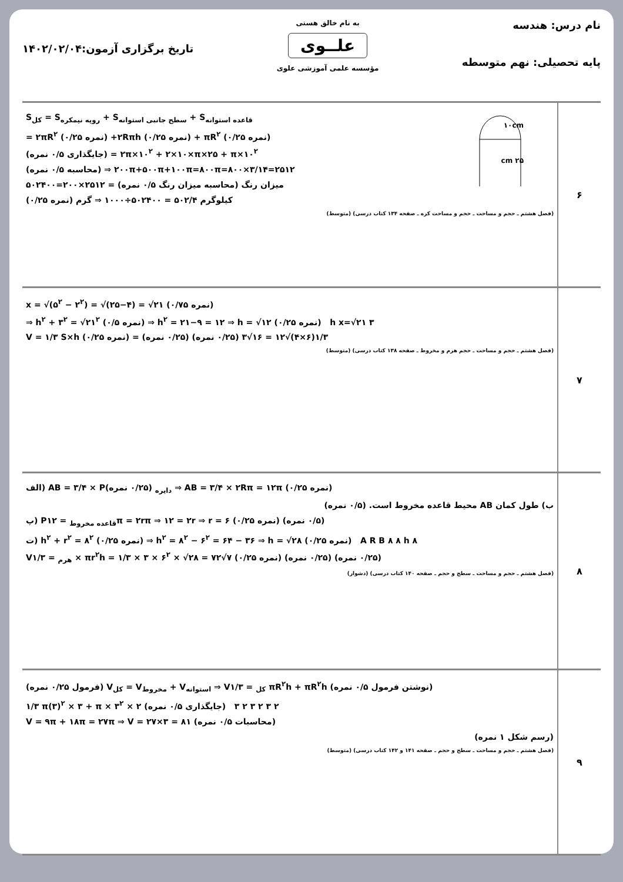نام درس: هندسه
پایه تحصیلی: نهم متوسطه
به نام خالق هستی
علــوی
مؤسسه علمی آموزشی علوی
تاریخ برگزاری آزمون:۱۴۰۲/۰۲/۰۴
| ۶ | ۱۰cm ۲۵ cm S<sub>کل</sub> = S<sub>رویه نیمکره</sub> + S<sub>سطح جانبی استوانه</sub> + S<sub>قاعده استوانه</sub> = ۲πR<sup>۲</sup> (۰/۲۵ نمره) +۲Rπh (۰/۲۵ نمره) + πR<sup>۲</sup> (۰/۲۵ نمره) (جایگذاری ۰/۵ نمره) = ۲π×۱۰<sup>۲</sup> + ۲×۱۰×π×۲۵ + π×۱۰<sup>۲</sup> (محاسبه ۰/۵ نمره) ⇒ ۲۰۰π+۵۰۰π+۱۰۰π=۸۰۰π=۸۰۰×۳/۱۴=۲۵۱۲ میزان رنگ (محاسبه میزان رنگ ۰/۵ نمره) = ۲۵۱۲×۲۰۰=۵۰۲۴۰۰ (۰/۲۵ نمره) کیلوگرم ۵۰۲/۴ = ۵۰۲۴۰۰÷۱۰۰۰ ⇒ گرم (فصل هشتم ـ حجم و مساحت ـ حجم و مساحت کره ـ صفحه ۱۳۴ کتاب درسی) (متوسط) |
| ۷ | x = √(۵<sup>۲</sup> − ۲<sup>۲</sup>) = √(۲۵−۴) = √۲۱ (۰/۷۵ نمره) ⇒ h<sup>۲</sup> + ۳<sup>۲</sup> = √۲۱<sup>۲</sup> (۰/۵ نمره) ⇒ h<sup>۲</sup> = ۲۱−۹ = ۱۲ ⇒ h = √۱۲ (۰/۲۵ نمره) h x=√۲۱ ۳ V = ۱/۳ S×h (۰/۲۵ نمره) = ۱/۳(۶×۴)√۱۲ = ۱۶√۳ (۰/۲۵ نمره) (۰/۲۵ نمره) (فصل هشتم ـ حجم و مساحت ـ حجم هرم و مخروط ـ صفحه ۱۳۸ کتاب درسی) (متوسط) |
| ۸ | الف) AB = ۳/۴ × P<sub>دایره</sub> (۰/۲۵ نمره) ⇒ AB = ۳/۴ × ۲Rπ = ۱۲π (۰/۲۵ نمره) ب) طول کمان AB محیط قاعده مخروط است. (۰/۵ نمره) پ) P<sub>قاعده مخروط</sub> = ۱۲π = ۲rπ ⇒ ۱۲ = ۲r ⇒ r = ۶ (۰/۲۵ نمره) (۰/۵ نمره) ت) h<sup>۲</sup> + r<sup>۲</sup> = ۸<sup>۲</sup> (۰/۲۵ نمره) ⇒ h<sup>۲</sup> = ۸<sup>۲</sup> − ۶<sup>۲</sup> = ۶۴ − ۳۶ ⇒ h = √۲۸ (۰/۲۵ نمره) A R B ۸ ۸ h ۸ V<sub>هرم</sub> = ۱/۳ × πr<sup>۲</sup>h = ۱/۳ × ۳ × ۶<sup>۲</sup> × √۲۸ = ۷۲√۷ (۰/۲۵ نمره) (۰/۲۵ نمره) (۰/۲۵ نمره) (فصل هشتم ـ حجم و مساحت ـ سطح و حجم ـ صفحه ۱۴۰ کتاب درسی) (دشوار) |
| ۹ | (فرمول ۰/۲۵ نمره) V<sub>کل</sub> = V<sub>مخروط</sub> + V<sub>استوانه</sub> ⇒ V<sub>کل</sub> = ۱/۳ πR<sup>۲</sup>h + πR<sup>۲</sup>h (نوشتن فرمول ۰/۵ نمره) ۱/۳ π(۳)<sup>۲</sup> × ۳ + π × ۳<sup>۲</sup> × ۲ (جایگذاری ۰/۵ نمره) ۲ ۳ ۲ ۳ ۲ ۳ V = ۹π + ۱۸π = ۲۷π ⇒ V = ۲۷×۳ = ۸۱ (محاسبات ۰/۵ نمره) (رسم شکل ۱ نمره) (فصل هشتم ـ حجم و مساحت ـ سطح و حجم ـ صفحه ۱۴۱ و ۱۴۲ کتاب درسی) (متوسط) |